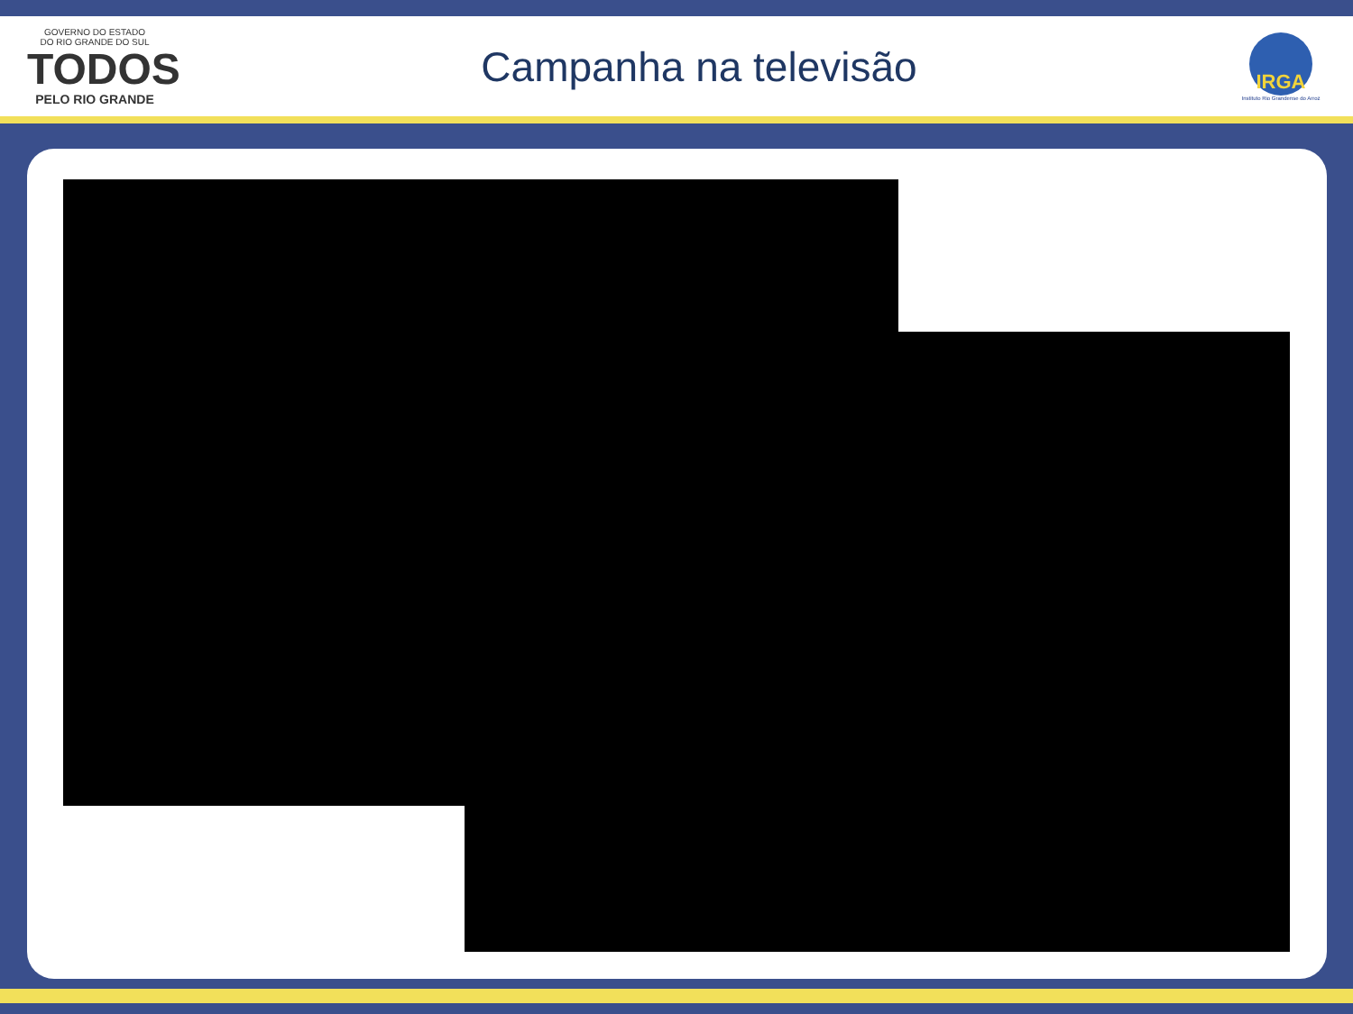GOVERNO DO ESTADO
DO RIO GRANDE DO SUL
TODOS
PELO RIO GRANDE
Campanha na televisão
IRGA
Instituto Rio Grandense do Arroz